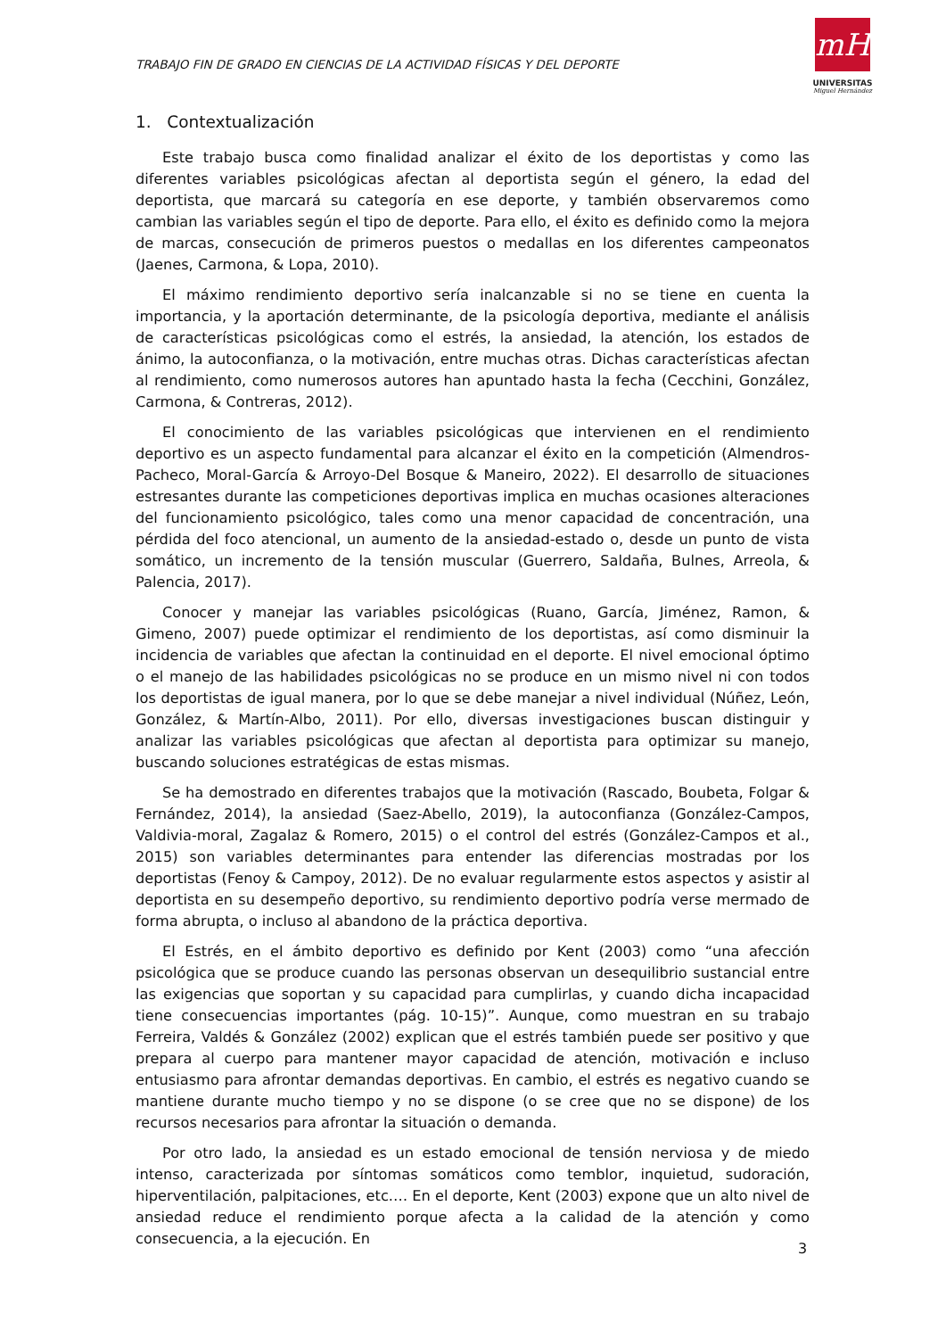TRABAJO FIN DE GRADO EN CIENCIAS DE LA ACTIVIDAD FÍSICAS Y DEL DEPORTE
mH
UNIVERSITAS
Miguel Hernández
1. Contextualización
Este trabajo busca como finalidad analizar el éxito de los deportistas y como las diferentes variables psicológicas afectan al deportista según el género, la edad del deportista, que marcará su categoría en ese deporte, y también observaremos como cambian las variables según el tipo de deporte. Para ello, el éxito es definido como la mejora de marcas, consecución de primeros puestos o medallas en los diferentes campeonatos (Jaenes, Carmona, & Lopa, 2010).
El máximo rendimiento deportivo sería inalcanzable si no se tiene en cuenta la importancia, y la aportación determinante, de la psicología deportiva, mediante el análisis de características psicológicas como el estrés, la ansiedad, la atención, los estados de ánimo, la autoconfianza, o la motivación, entre muchas otras. Dichas características afectan al rendimiento, como numerosos autores han apuntado hasta la fecha (Cecchini, González, Carmona, & Contreras, 2012).
El conocimiento de las variables psicológicas que intervienen en el rendimiento deportivo es un aspecto fundamental para alcanzar el éxito en la competición (Almendros-Pacheco, Moral-García & Arroyo-Del Bosque & Maneiro, 2022). El desarrollo de situaciones estresantes durante las competiciones deportivas implica en muchas ocasiones alteraciones del funcionamiento psicológico, tales como una menor capacidad de concentración, una pérdida del foco atencional, un aumento de la ansiedad-estado o, desde un punto de vista somático, un incremento de la tensión muscular (Guerrero, Saldaña, Bulnes, Arreola, & Palencia, 2017).
Conocer y manejar las variables psicológicas (Ruano, García, Jiménez, Ramon, & Gimeno, 2007) puede optimizar el rendimiento de los deportistas, así como disminuir la incidencia de variables que afectan la continuidad en el deporte. El nivel emocional óptimo o el manejo de las habilidades psicológicas no se produce en un mismo nivel ni con todos los deportistas de igual manera, por lo que se debe manejar a nivel individual (Núñez, León, González, & Martín-Albo, 2011). Por ello, diversas investigaciones buscan distinguir y analizar las variables psicológicas que afectan al deportista para optimizar su manejo, buscando soluciones estratégicas de estas mismas.
Se ha demostrado en diferentes trabajos que la motivación (Rascado, Boubeta, Folgar & Fernández, 2014), la ansiedad (Saez-Abello, 2019), la autoconfianza (González-Campos, Valdivia-moral, Zagalaz & Romero, 2015) o el control del estrés (González-Campos et al., 2015) son variables determinantes para entender las diferencias mostradas por los deportistas (Fenoy & Campoy, 2012). De no evaluar regularmente estos aspectos y asistir al deportista en su desempeño deportivo, su rendimiento deportivo podría verse mermado de forma abrupta, o incluso al abandono de la práctica deportiva.
El Estrés, en el ámbito deportivo es definido por Kent (2003) como “una afección psicológica que se produce cuando las personas observan un desequilibrio sustancial entre las exigencias que soportan y su capacidad para cumplirlas, y cuando dicha incapacidad tiene consecuencias importantes (pág. 10-15)”. Aunque, como muestran en su trabajo Ferreira, Valdés & González (2002) explican que el estrés también puede ser positivo y que prepara al cuerpo para mantener mayor capacidad de atención, motivación e incluso entusiasmo para afrontar demandas deportivas. En cambio, el estrés es negativo cuando se mantiene durante mucho tiempo y no se dispone (o se cree que no se dispone) de los recursos necesarios para afrontar la situación o demanda.
Por otro lado, la ansiedad es un estado emocional de tensión nerviosa y de miedo intenso, caracterizada por síntomas somáticos como temblor, inquietud, sudoración, hiperventilación, palpitaciones, etc.… En el deporte, Kent (2003) expone que un alto nivel de ansiedad reduce el rendimiento porque afecta a la calidad de la atención y como consecuencia, a la ejecución. En
3